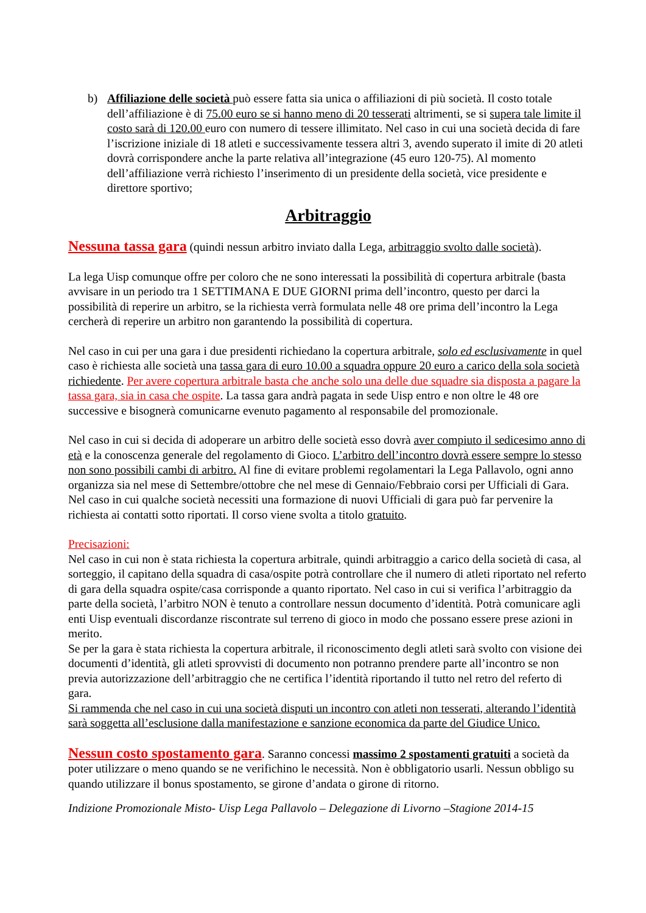b) Affiliazione delle società può essere fatta sia unica o affiliazioni di più società. Il costo totale dell’affiliazione è di 75.00 euro se si hanno meno di 20 tesserati altrimenti, se si supera tale limite il costo sarà di 120.00 euro con numero di tessere illimitato. Nel caso in cui una società decida di fare l’iscrizione iniziale di 18 atleti e successivamente tessera altri 3, avendo superato il imite di 20 atleti dovrà corrispondere anche la parte relativa all’integrazione (45 euro 120-75). Al momento dell’affiliazione verrà richiesto l’inserimento di un presidente della società, vice presidente e direttore sportivo;
Arbitraggio
Nessuna tassa gara (quindi nessun arbitro inviato dalla Lega, arbitraggio svolto dalle società).
La lega Uisp comunque offre per coloro che ne sono interessati la possibilità di copertura arbitrale (basta avvisare in un periodo tra 1 SETTIMANA E DUE GIORNI prima dell’incontro, questo per darci la possibilità di reperire un arbitro, se la richiesta verrà formulata nelle 48 ore prima dell’incontro la Lega cercherà di reperire un arbitro non garantendo la possibilità di copertura.
Nel caso in cui per una gara i due presidenti richiedano la copertura arbitrale, solo ed esclusivamente in quel caso è richiesta alle società una tassa gara di euro 10.00 a squadra oppure 20 euro a carico della sola società richiedente. Per avere copertura arbitrale basta che anche solo una delle due squadre sia disposta a pagare la tassa gara, sia in casa che ospite. La tassa gara andrà pagata in sede Uisp entro e non oltre le 48 ore successive e bisognerà comunicarne evenuto pagamento al responsabile del promozionale.
Nel caso in cui si decida di adoperare un arbitro delle società esso dovrà aver compiuto il sedicesimo anno di età e la conoscenza generale del regolamento di Gioco. L’arbitro dell’incontro dovrà essere sempre lo stesso non sono possibili cambi di arbitro. Al fine di evitare problemi regolamentari la Lega Pallavolo, ogni anno organizza sia nel mese di Settembre/ottobre che nel mese di Gennaio/Febbraio corsi per Ufficiali di Gara. Nel caso in cui qualche società necessiti una formazione di nuovi Ufficiali di gara può far pervenire la richiesta ai contatti sotto riportati. Il corso viene svolta a titolo gratuito.
Precisazioni:
Nel caso in cui non è stata richiesta la copertura arbitrale, quindi arbitraggio a carico della società di casa, al sorteggio, il capitano della squadra di casa/ospite potrà controllare che il numero di atleti riportato nel referto di gara della squadra ospite/casa corrisponde a quanto riportato. Nel caso in cui si verifica l’arbitraggio da parte della società, l’arbitro NON è tenuto a controllare nessun documento d’identità. Potrà comunicare agli enti Uisp eventuali discordanze riscontrate sul terreno di gioco in modo che possano essere prese azioni in merito.
Se per la gara è stata richiesta la copertura arbitrale, il riconoscimento degli atleti sarà svolto con visione dei documenti d’identità, gli atleti sprovvisti di documento non potranno prendere parte all’incontro se non previa autorizzazione dell’arbitraggio che ne certifica l’identità riportando il tutto nel retro del referto di gara.
Si rammenda che nel caso in cui una società disputi un incontro con atleti non tesserati, alterando l’identità sarà soggetta all’esclusione dalla manifestazione e sanzione economica da parte del Giudice Unico.
Nessun costo spostamento gara. Saranno concessi massimo 2 spostamenti gratuiti a società da poter utilizzare o meno quando se ne verifichino le necessità. Non è obbligatorio usarli. Nessun obbligo su quando utilizzare il bonus spostamento, se girone d’andata o girone di ritorno.
Indizione Promozionale Misto- Uisp Lega Pallavolo – Delegazione di Livorno –Stagione 2014-15